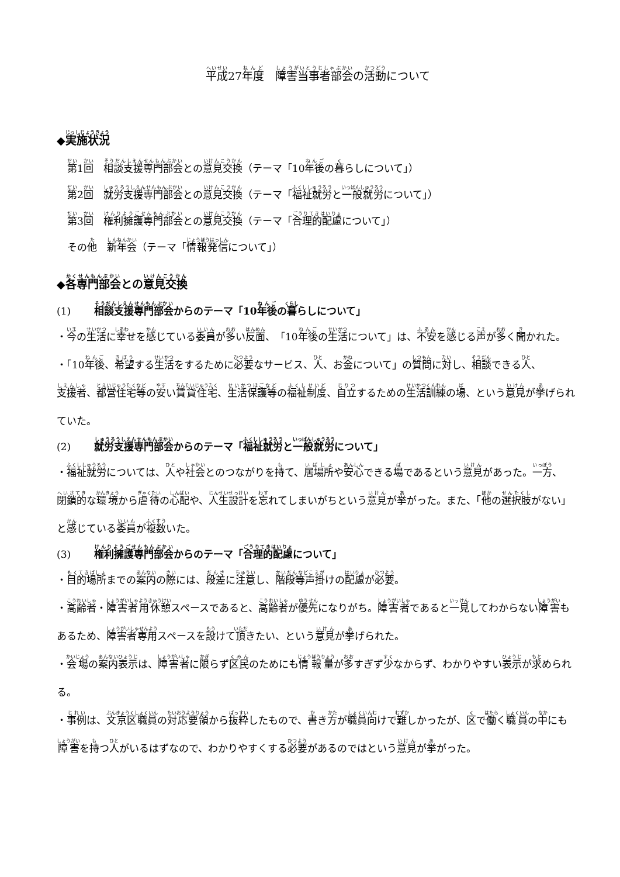平成27年度　障害当事者部会の活動について
◆実施状況
第1回　相談支援専門部会との意見交換（テーマ「10年後の暮らしについて」）
第2回　就労支援専門部会との意見交換（テーマ「福祉就労と一般就労について」）
第3回　権利擁護専門部会との意見交換（テーマ「合理的配慮について」）
その他　新年会（テーマ「情報発信について」）
◆各専門部会との意見交換
(1) 相談支援専門部会からのテーマ「10年後の暮らしについて」
・今の生活に幸せを感じている委員が多い反面、「10年後の生活について」は、不安を感じる声が多く聞かれた。
・「10年後、希望する生活をするために必要なサービス、人、お金について」の質問に対し、相談できる人、支援者、都営住宅等の安い賃貸住宅、生活保護等の福祉制度、自立するための生活訓練の場、という意見が挙げられていた。
(2) 就労支援専門部会からのテーマ「福祉就労と一般就労について」
・福祉就労については、人や社会とのつながりを持て、居場所や安心できる場であるという意見があった。一方、閉鎖的な環境から虐待の心配や、人生設計を忘れてしまいがちという意見が挙がった。また、「他の選択肢がない」と感じている委員が複数いた。
(3) 権利擁護専門部会からのテーマ「合理的配慮について」
・目的場所までの案内の際には、段差に注意し、階段等声掛けの配慮が必要。
・高齢者・障害者用休憩スペースであると、高齢者が優先になりがち。障害者であると一見してわからない障害もあるため、障害者専用スペースを設けて頂きたい、という意見が挙げられた。
・会場の案内表示は、障害者に限らず区民のためにも情報量が多すぎず少なからず、わかりやすい表示が求められる。
・事例は、文京区職員の対応要領から抜粋したもので、書き方が職員向けで難しかったが、区で働く職員の中にも障害を持つ人がいるはずなので、わかりやすくする必要があるのではという意見が挙がった。